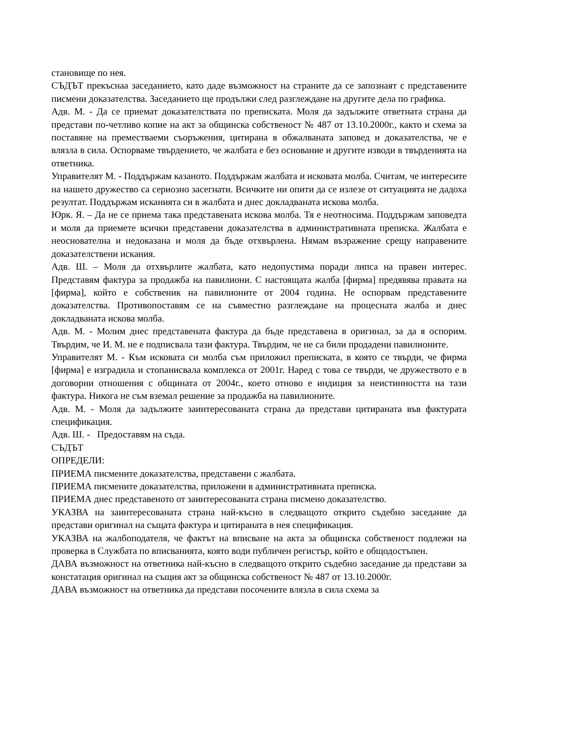становище по нея.
СЪДЪТ прекъснаа заседанието, като даде възможност на страните да се запознаят с представените писмени доказателства. Заседанието ще продължи след разглеждане на другите дела по графика.
Адв. М. - Да се приемат доказателствата по преписката. Моля да задължите ответната страна да представи по-четливо копие на акт за общинска собственост № 487 от 13.10.2000г., както и схема за поставяне на преместваеми съоръжения, цитирана в обжалваната заповед и доказателства, че е влязла в сила. Оспорваме твърдението, че жалбата е без основание и другите изводи в твърденията на ответника.
Управителят М. - Поддържам казаното. Поддържам жалбата и исковата молба. Считам, че интересите на нашето дружество са сериозно засегнати. Всичките ни опити да се излезе от ситуацията не дадоха резултат. Поддържам исканията си в жалбата и днес докладваната искова молба.
Юрк. Я. – Да не се приема така представената искова молба. Тя е неотносима. Поддържам заповедта и моля да приемете всички представени доказателства в административната преписка. Жалбата е неоснователна и недоказана и моля да бъде отхвърлена. Нямам възражение срещу направените доказателствени искания.
Адв. Ш. – Моля да отхвърлите жалбата, като недопустима поради липса на правен интерес. Представям фактура за продажба на павилиони. С настоящата жалба [фирма] предявява правата на [фирма], който е собственик на павилионите от 2004 година. Не оспорвам представените доказателства. Противопоставям се на съвместно разглеждане на процесната жалба и днес докладваната искова молба.
Адв. М. - Молим днес представената фактура да бъде представена в оригинал, за да я оспорим. Твърдим, че И. М. не е подписвала тази фактура. Твърдим, че не са били продадени павилионите.
Управителят М. - Към исковата си молба съм приложил преписката, в която се твърди, че фирма [фирма] е изградила и стопанисвала комплекса от 2001г. Наред с това се твърди, че дружеството е в договорни отношения с общината от 2004г., което отново е индиция за неистинността на тази фактура. Никога не съм вземал решение за продажба на павилионите.
Адв. М. - Моля да задължите заинтересованата страна да представи цитираната във фактурата спецификация.
Адв. Ш. - Предоставям на съда.
СЪДЪТ
ОПРЕДЕЛИ:
ПРИЕМА писмените доказателства, представени с жалбата.
ПРИЕМА писмените доказателства, приложени в административната преписка.
ПРИЕМА днес представеното от заинтересованата страна писмено доказателство.
УКАЗВА на заинтересованата страна най-късно в следващото открито съдебно заседание да представи оригинал на същата фактура и цитираната в нея спецификация.
УКАЗВА на жалбоподателя, че фактът на вписване на акта за общинска собственост подлежи на проверка в Службата по вписванията, която води публичен регистър, който е общодостъпен.
ДАВА възможност на ответника най-късно в следващото открито съдебно заседание да представи за констатация оригинал на същия акт за общинска собственост № 487 от 13.10.2000г.
ДАВА възможност на ответника да представи посочените влязла в сила схема за